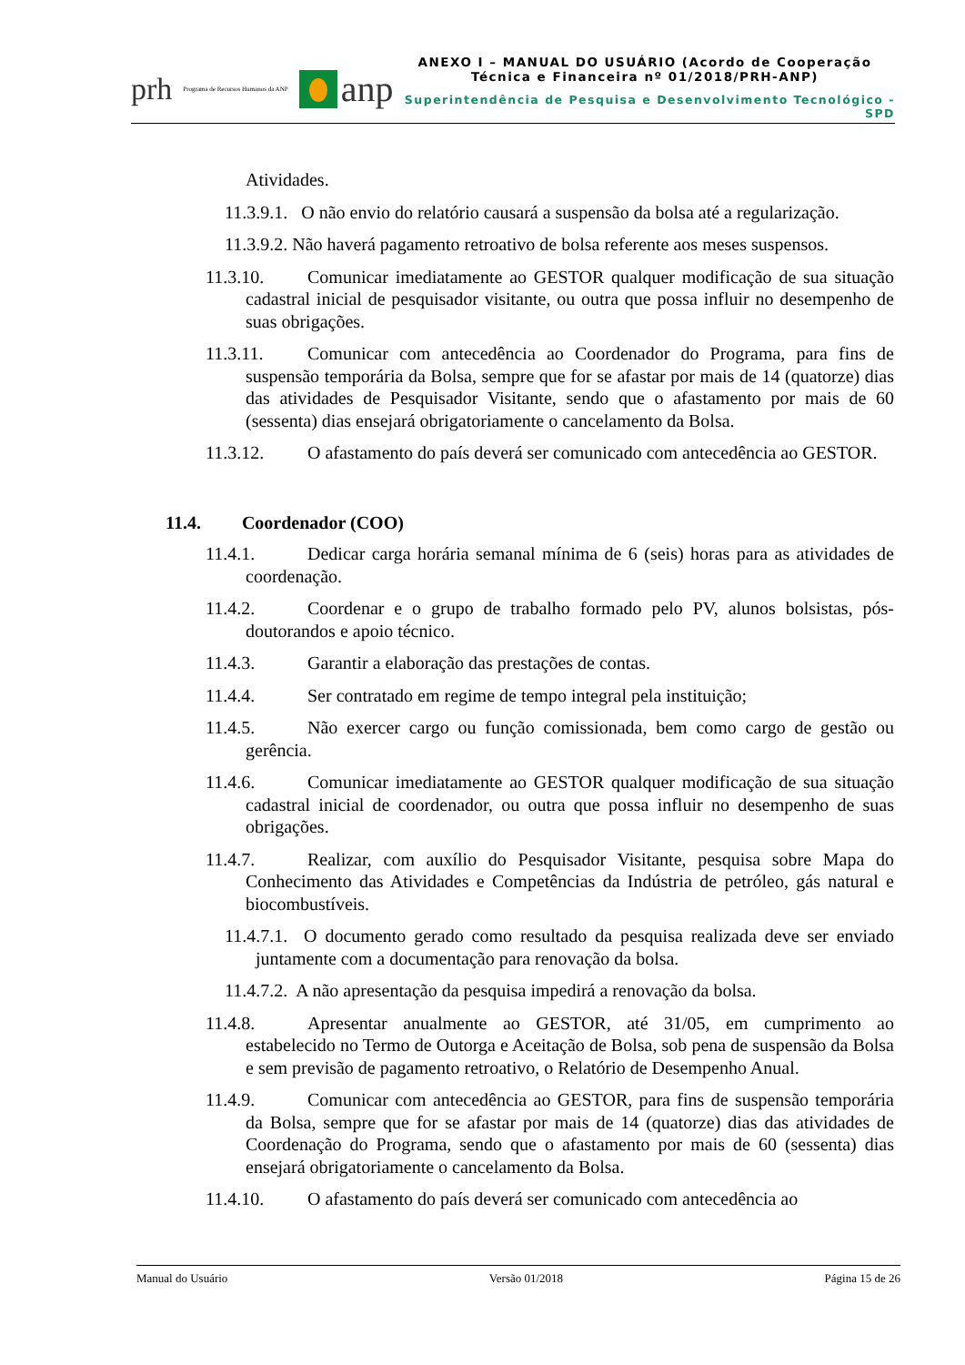prh Programa de Recursos Humanos da ANP anp
ANEXO I – MANUAL DO USUÁRIO (Acordo de Cooperação Técnica e Financeira nº 01/2018/PRH-ANP)
Superintendência de Pesquisa e Desenvolvimento Tecnológico - SPD
Atividades.
11.3.9.1. O não envio do relatório causará a suspensão da bolsa até a regularização.
11.3.9.2. Não haverá pagamento retroativo de bolsa referente aos meses suspensos.
11.3.10. Comunicar imediatamente ao GESTOR qualquer modificação de sua situação cadastral inicial de pesquisador visitante, ou outra que possa influir no desempenho de suas obrigações.
11.3.11. Comunicar com antecedência ao Coordenador do Programa, para fins de suspensão temporária da Bolsa, sempre que for se afastar por mais de 14 (quatorze) dias das atividades de Pesquisador Visitante, sendo que o afastamento por mais de 60 (sessenta) dias ensejará obrigatoriamente o cancelamento da Bolsa.
11.3.12. O afastamento do país deverá ser comunicado com antecedência ao GESTOR.
11.4. Coordenador (COO)
11.4.1. Dedicar carga horária semanal mínima de 6 (seis) horas para as atividades de coordenação.
11.4.2. Coordenar e o grupo de trabalho formado pelo PV, alunos bolsistas, pós-doutorandos e apoio técnico.
11.4.3. Garantir a elaboração das prestações de contas.
11.4.4. Ser contratado em regime de tempo integral pela instituição;
11.4.5. Não exercer cargo ou função comissionada, bem como cargo de gestão ou gerência.
11.4.6. Comunicar imediatamente ao GESTOR qualquer modificação de sua situação cadastral inicial de coordenador, ou outra que possa influir no desempenho de suas obrigações.
11.4.7. Realizar, com auxílio do Pesquisador Visitante, pesquisa sobre Mapa do Conhecimento das Atividades e Competências da Indústria de petróleo, gás natural e biocombustíveis.
11.4.7.1. O documento gerado como resultado da pesquisa realizada deve ser enviado juntamente com a documentação para renovação da bolsa.
11.4.7.2. A não apresentação da pesquisa impedirá a renovação da bolsa.
11.4.8. Apresentar anualmente ao GESTOR, até 31/05, em cumprimento ao estabelecido no Termo de Outorga e Aceitação de Bolsa, sob pena de suspensão da Bolsa e sem previsão de pagamento retroativo, o Relatório de Desempenho Anual.
11.4.9. Comunicar com antecedência ao GESTOR, para fins de suspensão temporária da Bolsa, sempre que for se afastar por mais de 14 (quatorze) dias das atividades de Coordenação do Programa, sendo que o afastamento por mais de 60 (sessenta) dias ensejará obrigatoriamente o cancelamento da Bolsa.
11.4.10. O afastamento do país deverá ser comunicado com antecedência ao
Manual do Usuário Versão 01/2018 Página 15 de 26